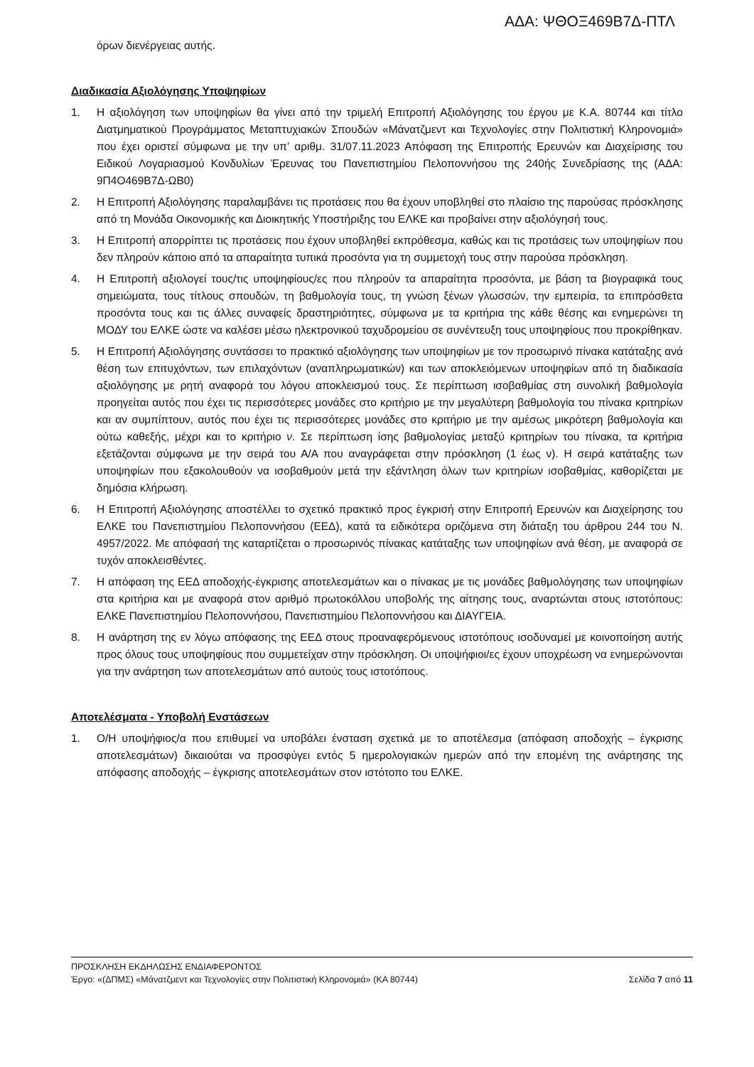ΑΔΑ: ΨΘΟΞ469Β7Δ-ΠΤΛ
όρων διενέργειας αυτής.
Διαδικασία Αξιολόγησης Υποψηφίων
1. Η αξιολόγηση των υποψηφίων θα γίνει από την τριμελή Επιτροπή Αξιολόγησης του έργου με Κ.Α. 80744 και τίτλο Διατμηματικού Προγράμματος Μεταπτυχιακών Σπουδών «Μάνατζμεντ και Τεχνολογίες στην Πολιτιστική Κληρονομιά» που έχει οριστεί σύμφωνα με την υπ’ αριθμ. 31/07.11.2023 Απόφαση της Επιτροπής Ερευνών και Διαχείρισης του Ειδικού Λογαριασμού Κονδυλίων Έρευνας του Πανεπιστημίου Πελοποννήσου της 240ής Συνεδρίασης της (ΑΔΑ: 9Π4Ο469Β7Δ-ΩΒ0)
2. Η Επιτροπή Αξιολόγησης παραλαμβάνει τις προτάσεις που θα έχουν υποβληθεί στο πλαίσιο της παρούσας πρόσκλησης από τη Μονάδα Οικονομικής και Διοικητικής Υποστήριξης του ΕΛΚΕ και προβαίνει στην αξιολόγησή τους.
3. Η Επιτροπή απορρίπτει τις προτάσεις που έχουν υποβληθεί εκπρόθεσμα, καθώς και τις προτάσεις των υποψηφίων που δεν πληρούν κάποιο από τα απαραίτητα τυπικά προσόντα για τη συμμετοχή τους στην παρούσα πρόσκληση.
4. Η Επιτροπή αξιολογεί τους/τις υποψηφίους/ες που πληρούν τα απαραίτητα προσόντα, με βάση τα βιογραφικά τους σημειώματα, τους τίτλους σπουδών, τη βαθμολογία τους, τη γνώση ξένων γλωσσών, την εμπειρία, τα επιπρόσθετα προσόντα τους και τις άλλες συναφείς δραστηριότητες, σύμφωνα με τα κριτήρια της κάθε θέσης και ενημερώνει τη ΜΟΔΥ του ΕΛΚΕ ώστε να καλέσει μέσω ηλεκτρονικού ταχυδρομείου σε συνέντευξη τους υποψηφίους που προκρίθηκαν.
5. Η Επιτροπή Αξιολόγησης συντάσσει το πρακτικό αξιολόγησης των υποψηφίων με τον προσωρινό πίνακα κατάταξης ανά θέση των επιτυχόντων, των επιλαχόντων (αναπληρωματικών) και των αποκλειόμενων υποψηφίων από τη διαδικασία αξιολόγησης με ρητή αναφορά του λόγου αποκλεισμού τους. Σε περίπτωση ισοβαθμίας στη συνολική βαθμολογία προηγείται αυτός που έχει τις περισσότερες μονάδες στο κριτήριο με την μεγαλύτερη βαθμολογία του πίνακα κριτηρίων και αν συμπίπτουν, αυτός που έχει τις περισσότερες μονάδες στο κριτήριο με την αμέσως μικρότερη βαθμολογία και ούτω καθεξής, μέχρι και το κριτήριο ν. Σε περίπτωση ίσης βαθμολογίας μεταξύ κριτηρίων του πίνακα, τα κριτήρια εξετάζονται σύμφωνα με την σειρά του Α/Α που αναγράφεται στην πρόσκληση (1 έως ν). Η σειρά κατάταξης των υποψηφίων που εξακολουθούν να ισοβαθμούν μετά την εξάντληση όλων των κριτηρίων ισοβαθμίας, καθορίζεται με δημόσια κλήρωση.
6. Η Επιτροπή Αξιολόγησης αποστέλλει το σχετικό πρακτικό προς έγκρισή στην Επιτροπή Ερευνών και Διαχείρησης του ΕΛΚΕ του Πανεπιστημίου Πελοποννήσου (ΕΕΔ), κατά τα ειδικότερα οριζόμενα στη διάταξη του άρθρου 244 του Ν. 4957/2022. Με απόφασή της καταρτίζεται ο προσωρινός πίνακας κατάταξης των υποψηφίων ανά θέση, με αναφορά σε τυχόν αποκλεισθέντες.
7. Η απόφαση της ΕΕΔ αποδοχής-έγκρισης αποτελεσμάτων και ο πίνακας με τις μονάδες βαθμολόγησης των υποψηφίων στα κριτήρια και με αναφορά στον αριθμό πρωτοκόλλου υποβολής της αίτησης τους, αναρτώνται στους ιστοτόπους: ΕΛΚΕ Πανεπιστημίου Πελοποννήσου, Πανεπιστημίου Πελοποννήσου και ΔΙΑΥΓΕΙΑ.
8. Η ανάρτηση της εν λόγω απόφασης της ΕΕΔ στους προαναφερόμενους ιστοτόπους ισοδυναμεί με κοινοποίηση αυτής προς όλους τους υποψηφίους που συμμετείχαν στην πρόσκληση. Οι υποψήφιοι/ες έχουν υποχρέωση να ενημερώνονται για την ανάρτηση των αποτελεσμάτων από αυτούς τους ιστοτόπους.
Αποτελέσματα - Υποβολή Ενστάσεων
1. Ο/Η υποψήφιος/α που επιθυμεί να υποβάλει ένσταση σχετικά με το αποτέλεσμα (απόφαση αποδοχής – έγκρισης αποτελεσμάτων) δικαιούται να προσφύγει εντός 5 ημερολογιακών ημερών από την επομένη της ανάρτησης της απόφασης αποδοχής – έγκρισης αποτελεσμάτων στον ιστότοπο του ΕΛΚΕ.
ΠΡΟΣΚΛΗΣΗ ΕΚΔΗΛΩΣΗΣ ΕΝΔΙΑΦΕΡΟΝΤΟΣ
Έργο: «(ΔΠΜΣ) «Μάνατζμεντ και Τεχνολογίες στην Πολιτιστική Κληρονομιά» (ΚΑ 80744) Σελίδα 7 από 11